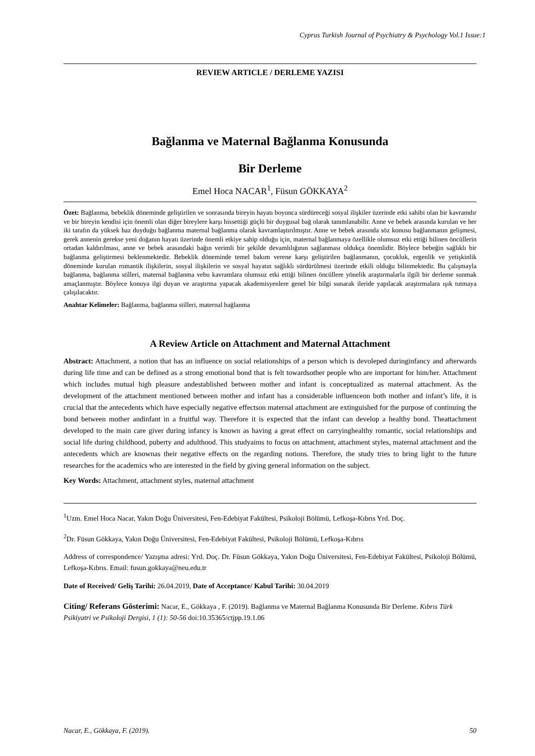Cyprus Turkish Journal of Psychiatry & Psychology Vol.1 Issue:1
REVIEW ARTICLE / DERLEME YAZISI
Bağlanma ve Maternal Bağlanma Konusunda
Bir Derleme
Emel Hoca NACAR<sup>1</sup>, Füsun GÖKKAYA<sup>2</sup>
Özet: Bağlanma, bebeklik döneminde geliştirilen ve sonrasında bireyin hayatı boyunca sürdüreceği sosyal ilişkiler üzerinde etki sahibi olan bir kavramdır ve bir bireyin kendisi için önemli olan diğer bireylere karşı hissettiği güçlü bir duygusal bağ olarak tanımlanabilir. Anne ve bebek arasında kurulan ve her iki tarafın da yüksek haz duyduğu bağlanma maternal bağlanma olarak kavramlaştırılmıştır. Anne ve bebek arasında söz konusu bağlanmanın gelişmesi, gerek annenin gerekse yeni doğanın hayatı üzerinde önemli etkiye sahip olduğu için, maternal bağlanmaya özellikle olumsuz etki ettiği bilinen öncüllerin ortadan kaldırılması, anne ve bebek arasındaki bağın verimli bir şekilde devamlılığının sağlanması oldukça önemlidir. Böylece bebeğin sağlıklı bir bağlanma geliştirmesi beklenmektedir. Bebeklik döneminde temel bakım verene karşı geliştirilen bağlanmanın, çocukluk, ergenlik ve yetişkinlik döneminde kurulan romantik ilişkilerin, sosyal ilişkilerin ve sosyal hayatın sağlıklı sürdürülmesi üzerinde etkili olduğu bilinmektedir. Bu çalışmayla bağlanma, bağlanma stilleri, maternal bağlanma vebu kavramlara olumsuz etki ettiği bilinen öncüllere yönelik araştırmalarla ilgili bir derleme sunmak amaçlanmıştır. Böylece konuya ilgi duyan ve araştırma yapacak akademisyenlere genel bir bilgi sunarak ileride yapılacak araştırmalara ışık tutmaya çalışılacaktır.
Anahtar Kelimeler: Bağlanma, bağlanma stilleri, maternal bağlanma
A Review Article on Attachment and Maternal Attachment
Abstract: Attachment, a notion that has an influence on social relationships of a person which is devoleped duringinfancy and afterwards during life time and can be defined as a strong emotional bond that is felt towardsother people who are important for him/her. Attachment which includes mutual high pleasure andestablished between mother and infant is conceptualized as maternal attachment. As the development of the attachment mentioned between mother and infant has a considerable influenceon both mother and infant’s life, it is crucial that the antecedents which have especially negative effectson maternal attachment are extinguished for the purpose of continuing the bond between mother andinfant in a fruitful way. Therefore it is expected that the infant can develop a healthy bond. Theattachment developed to the main care giver during infancy is known as having a great effect on carryinghealthy romantic, social relationships and social life during childhood, puberty and adulthood. This studyaims to focus on attachment, attachment styles, maternal attachment and the antecedents which are knownas their negative effects on the regarding notions. Therefore, the study tries to bring light to the future researches for the academics who are interested in the field by giving general information on the subject.
Key Words: Attachment, attachment styles, maternal attachment
<sup>1</sup> Uzm. Emel Hoca Nacar, Yakın Doğu Üniversitesi, Fen-Edebiyat Fakültesi, Psikoloji Bölümü, Lefkoşa-Kıbrıs Yrd. Doç.
<sup>2</sup> Dr. Füsun Gökkaya, Yakın Doğu Üniversitesi, Fen-Edebiyat Fakültesi, Psikoloji Bölümü, Lefkoşa-Kıbrıs
Address of correspondence/ Yazışma adresi: Yrd. Doç. Dr. Füsun Gökkaya, Yakın Doğu Üniversitesi, Fen-Edebiyat Fakültesi, Psikoloji Bölümü, Lefkoşa-Kıbrıs. Email: fusun.gokkaya@neu.edu.tr
Date of Received/ Geliş Tarihi: 26.04.2019, Date of Acceptance/ Kabul Tarihi: 30.04.2019
Citing/ Referans Gösterimi: Nacar, E., Gökkaya , F. (2019). Bağlanma ve Maternal Bağlanma Konusunda Bir Derleme. Kıbrıs Türk Psikiyatri ve Psikoloji Dergisi, 1 (1): 50-56 doi:10.35365/ctjpp.19.1.06
Nacar, E., Gökkaya, F. (2019). 50